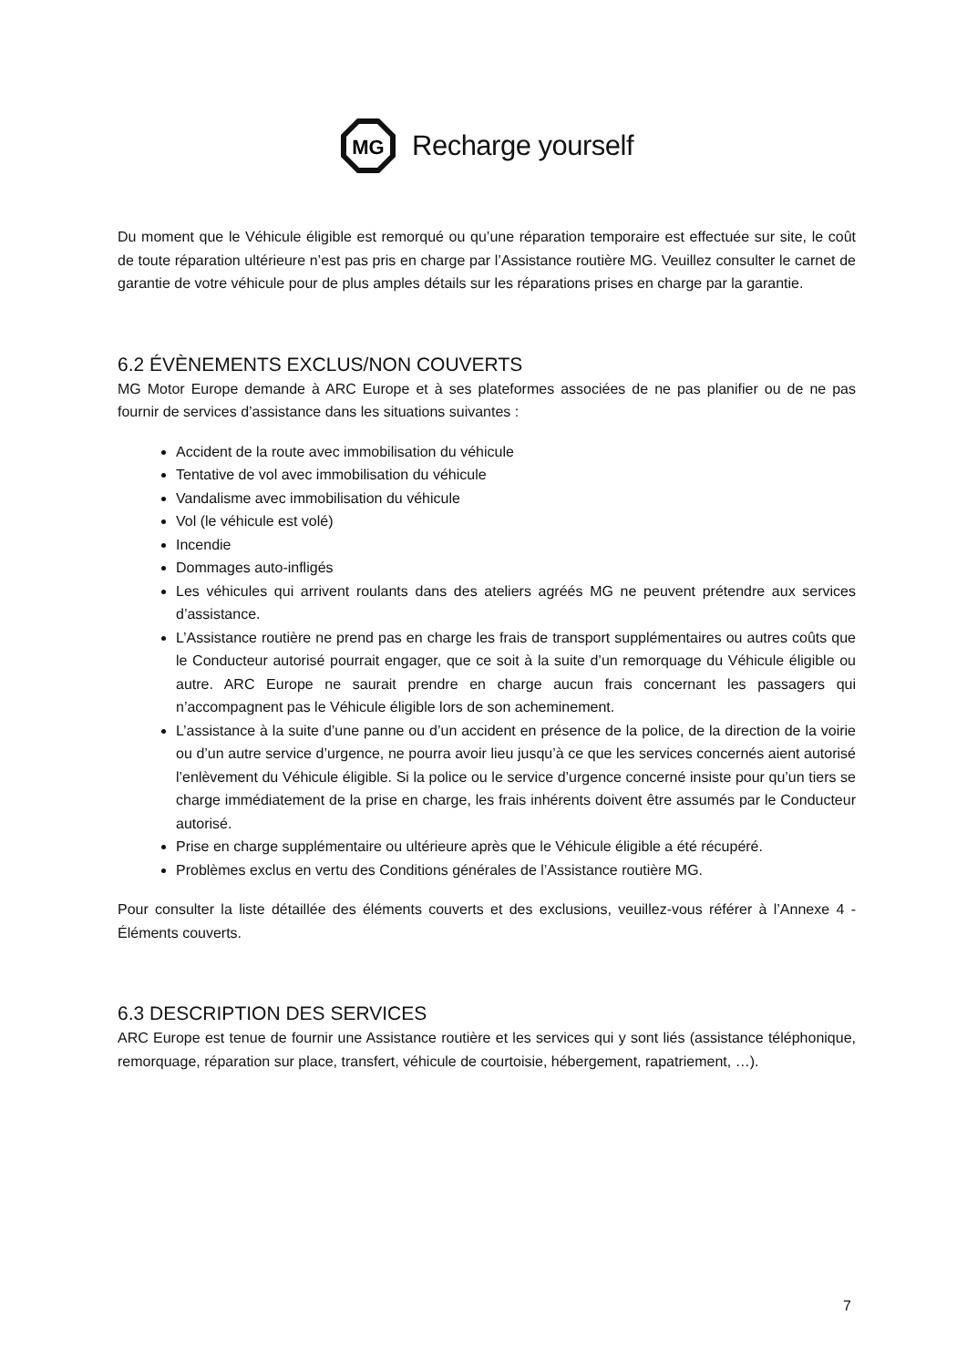MG
Recharge yourself
Du moment que le Véhicule éligible est remorqué ou qu’une réparation temporaire est effectuée sur site, le coût de toute réparation ultérieure n’est pas pris en charge par l’Assistance routière MG. Veuillez consulter le carnet de garantie de votre véhicule pour de plus amples détails sur les réparations prises en charge par la garantie.
6.2 ÉVÈNEMENTS EXCLUS/NON COUVERTS
MG Motor Europe demande à ARC Europe et à ses plateformes associées de ne pas planifier ou de ne pas fournir de services d’assistance dans les situations suivantes :
Accident de la route avec immobilisation du véhicule
Tentative de vol avec immobilisation du véhicule
Vandalisme avec immobilisation du véhicule
Vol (le véhicule est volé)
Incendie
Dommages auto-infligés
Les véhicules qui arrivent roulants dans des ateliers agréés MG ne peuvent prétendre aux services d’assistance.
L’Assistance routière ne prend pas en charge les frais de transport supplémentaires ou autres coûts que le Conducteur autorisé pourrait engager, que ce soit à la suite d’un remorquage du Véhicule éligible ou autre. ARC Europe ne saurait prendre en charge aucun frais concernant les passagers qui n’accompagnent pas le Véhicule éligible lors de son acheminement.
L’assistance à la suite d’une panne ou d’un accident en présence de la police, de la direction de la voirie ou d’un autre service d’urgence, ne pourra avoir lieu jusqu’à ce que les services concernés aient autorisé l’enlèvement du Véhicule éligible. Si la police ou le service d’urgence concerné insiste pour qu’un tiers se charge immédiatement de la prise en charge, les frais inhérents doivent être assumés par le Conducteur autorisé.
Prise en charge supplémentaire ou ultérieure après que le Véhicule éligible a été récupéré.
Problèmes exclus en vertu des Conditions générales de l’Assistance routière MG.
Pour consulter la liste détaillée des éléments couverts et des exclusions, veuillez-vous référer à l’Annexe 4 - Éléments couverts.
6.3 DESCRIPTION DES SERVICES
ARC Europe est tenue de fournir une Assistance routière et les services qui y sont liés (assistance téléphonique, remorquage, réparation sur place, transfert, véhicule de courtoisie, hébergement, rapatriement, …).
7